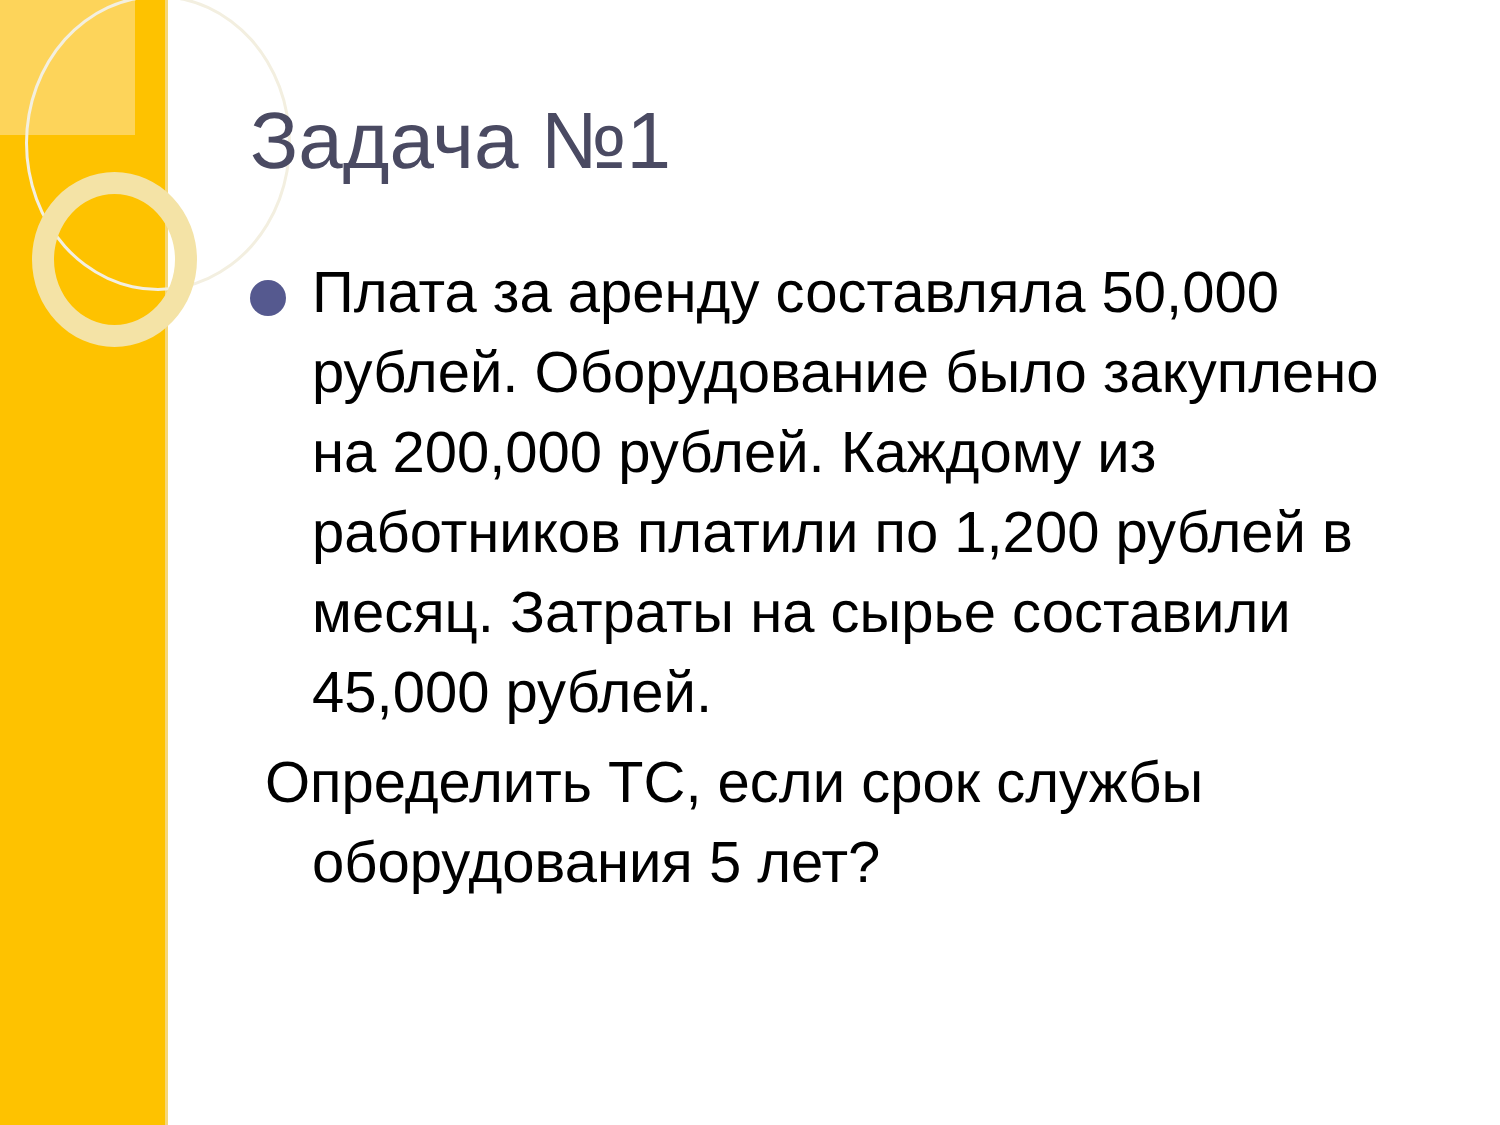Задача №1
Плата за аренду составляла 50,000 рублей. Оборудование было закуплено на 200,000 рублей. Каждому из работников платили по 1,200 рублей в месяц. Затраты на сырье составили 45,000 рублей.
Определить ТС, если срок службы оборудования 5 лет?